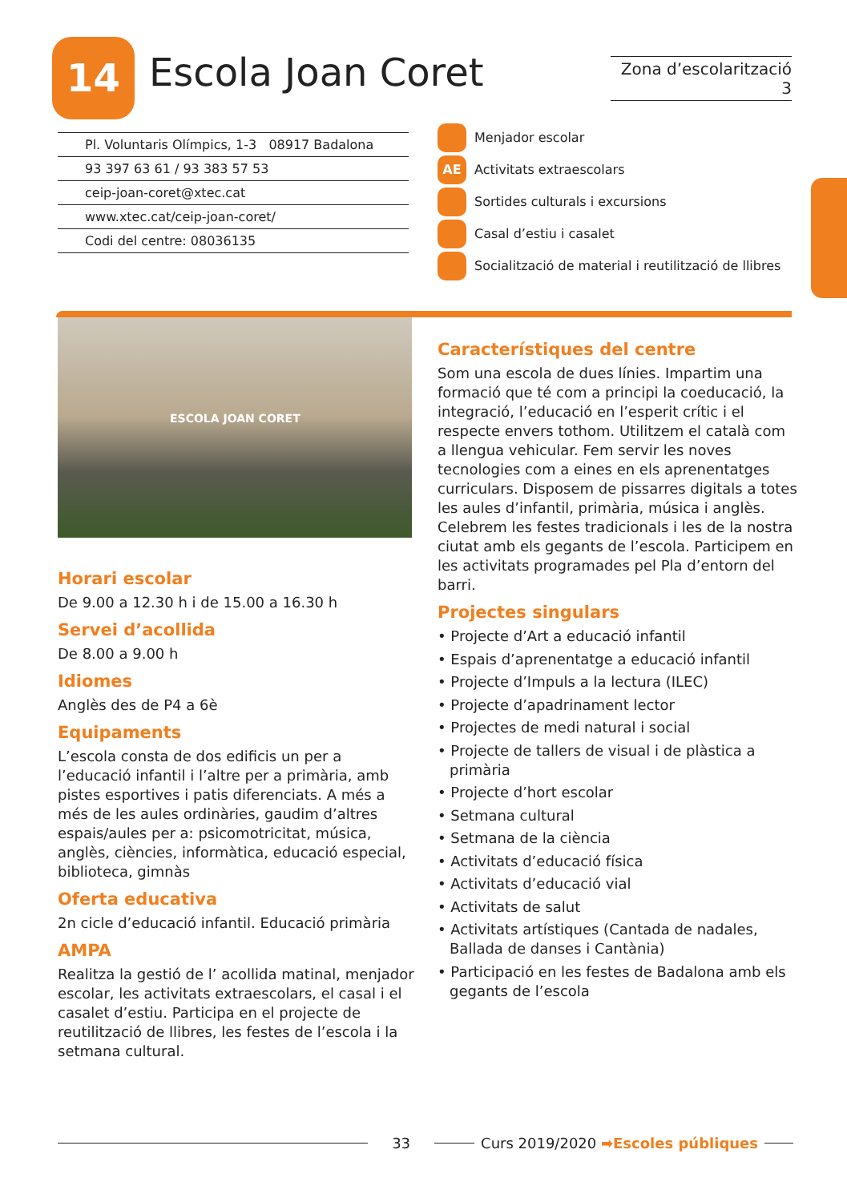14 Escola Joan Coret
Zona d’escolarització 3
Pl. Voluntaris Olímpics, 1-3 08917 Badalona
93 397 63 61 / 93 383 57 53
ceip-joan-coret@xtec.cat
www.xtec.cat/ceip-joan-coret/
Codi del centre: 08036135
Menjador escolar
AE Activitats extraescolars
Sortides culturals i excursions
Casal d’estiu i casalet
Socialització de material i reutilització de llibres
ESCOLA JOAN CORET
Horari escolar
De 9.00 a 12.30 h i de 15.00 a 16.30 h
Servei d’acollida
De 8.00 a 9.00 h
Idiomes
Anglès des de P4 a 6è
Equipaments
L’escola consta de dos edificis un per a l’educació infantil i l’altre per a primària, amb pistes esportives i patis diferenciats. A més a més de les aules ordinàries, gaudim d’altres espais/aules per a: psicomotricitat, música, anglès, ciències, informàtica, educació especial, biblioteca, gimnàs
Oferta educativa
2n cicle d’educació infantil. Educació primària
AMPA
Realitza la gestió de l’ acollida matinal, menjador escolar, les activitats extraescolars, el casal i el casalet d’estiu. Participa en el projecte de reutilització de llibres, les festes de l’escola i la setmana cultural.
Característiques del centre
Som una escola de dues línies. Impartim una formació que té com a principi la coeducació, la integració, l’educació en l’esperit crític i el respecte envers tothom. Utilitzem el català com a llengua vehicular. Fem servir les noves tecnologies com a eines en els aprenentatges curriculars. Disposem de pissarres digitals a totes les aules d’infantil, primària, música i anglès. Celebrem les festes tradicionals i les de la nostra ciutat amb els gegants de l’escola. Participem en les activitats programades pel Pla d’entorn del barri.
Projectes singulars
• Projecte d’Art a educació infantil
• Espais d’aprenentatge a educació infantil
• Projecte d’Impuls a la lectura (ILEC)
• Projecte d’apadrinament lector
• Projectes de medi natural i social
• Projecte de tallers de visual i de plàstica a primària
• Projecte d’hort escolar
• Setmana cultural
• Setmana de la ciència
• Activitats d’educació física
• Activitats d’educació vial
• Activitats de salut
• Activitats artístiques (Cantada de nadales, Ballada de danses i Cantània)
• Participació en les festes de Badalona amb els gegants de l’escola
33
Curs 2019/2020 ➡Escoles públiques